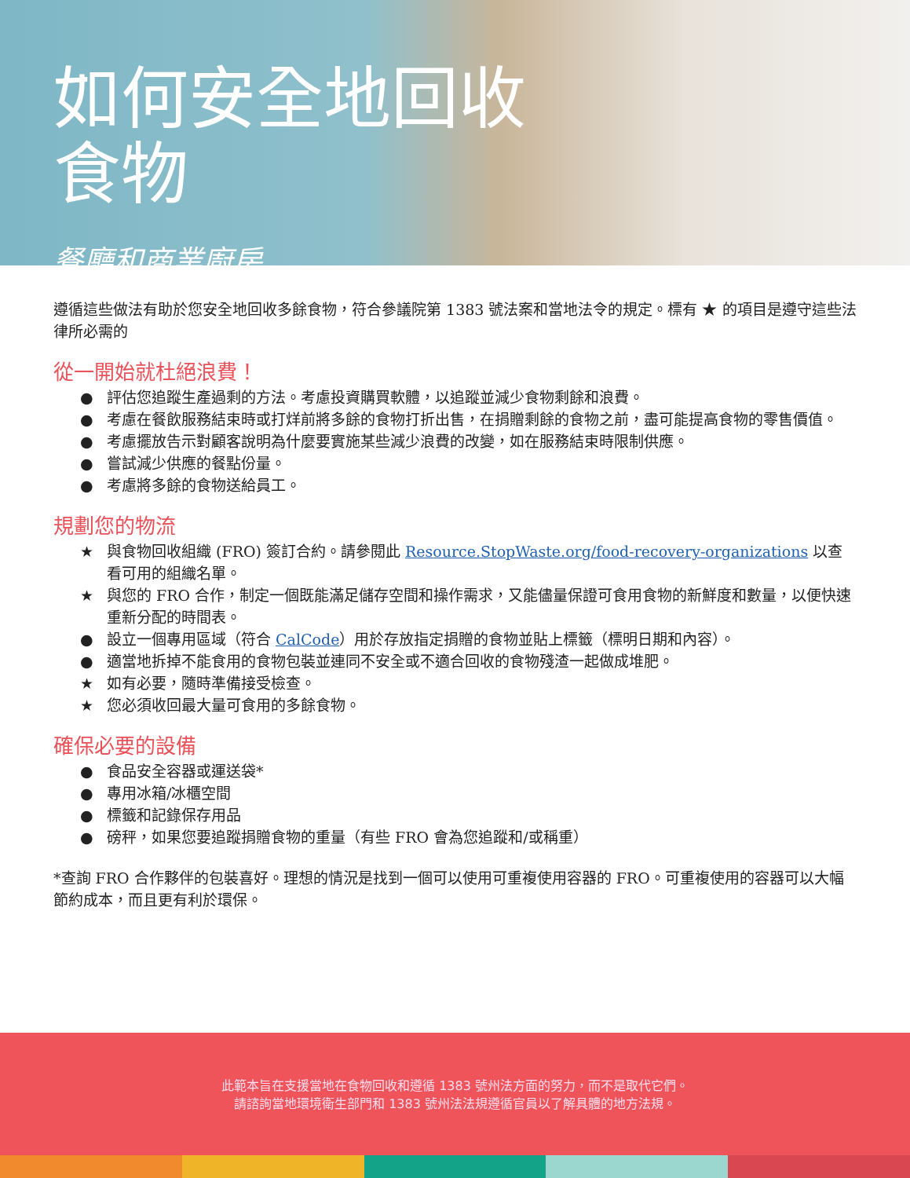如何安全地回收
食物
餐廳和商業廚房
遵循這些做法有助於您安全地回收多餘食物，符合參議院第 1383 號法案和當地法令的規定。標有 ★ 的項目是遵守這些法律所必需的
從一開始就杜絕浪費！
● 評估您追蹤生產過剩的方法。考慮投資購買軟體，以追蹤並減少食物剩餘和浪費。
● 考慮在餐飲服務結束時或打烊前將多餘的食物打折出售，在捐贈剩餘的食物之前，盡可能提高食物的零售價值。
● 考慮擺放告示對顧客說明為什麼要實施某些減少浪費的改變，如在服務結束時限制供應。
● 嘗試減少供應的餐點份量。
● 考慮將多餘的食物送給員工。
規劃您的物流
★ 與食物回收組織 (FRO) 簽訂合約。請參閱此 Resource.StopWaste.org/food-recovery-organizations 以查看可用的組織名單。
★ 與您的 FRO 合作，制定一個既能滿足儲存空間和操作需求，又能儘量保證可食用食物的新鮮度和數量，以便快速重新分配的時間表。
● 設立一個專用區域（符合 CalCode）用於存放指定捐贈的食物並貼上標籤（標明日期和內容）。
● 適當地拆掉不能食用的食物包裝並連同不安全或不適合回收的食物殘渣一起做成堆肥。
★ 如有必要，隨時準備接受檢查。
★ 您必須收回最大量可食用的多餘食物。
確保必要的設備
● 食品安全容器或運送袋*
● 專用冰箱/冰櫃空間
● 標籤和記錄保存用品
● 磅秤，如果您要追蹤捐贈食物的重量（有些 FRO 會為您追蹤和/或稱重）
*查詢 FRO 合作夥伴的包裝喜好。理想的情況是找到一個可以使用可重複使用容器的 FRO。可重複使用的容器可以大幅節約成本，而且更有利於環保。
此範本旨在支援當地在食物回收和遵循 1383 號州法方面的努力，而不是取代它們。
請諮詢當地環境衛生部門和 1383 號州法法規遵循官員以了解具體的地方法規。